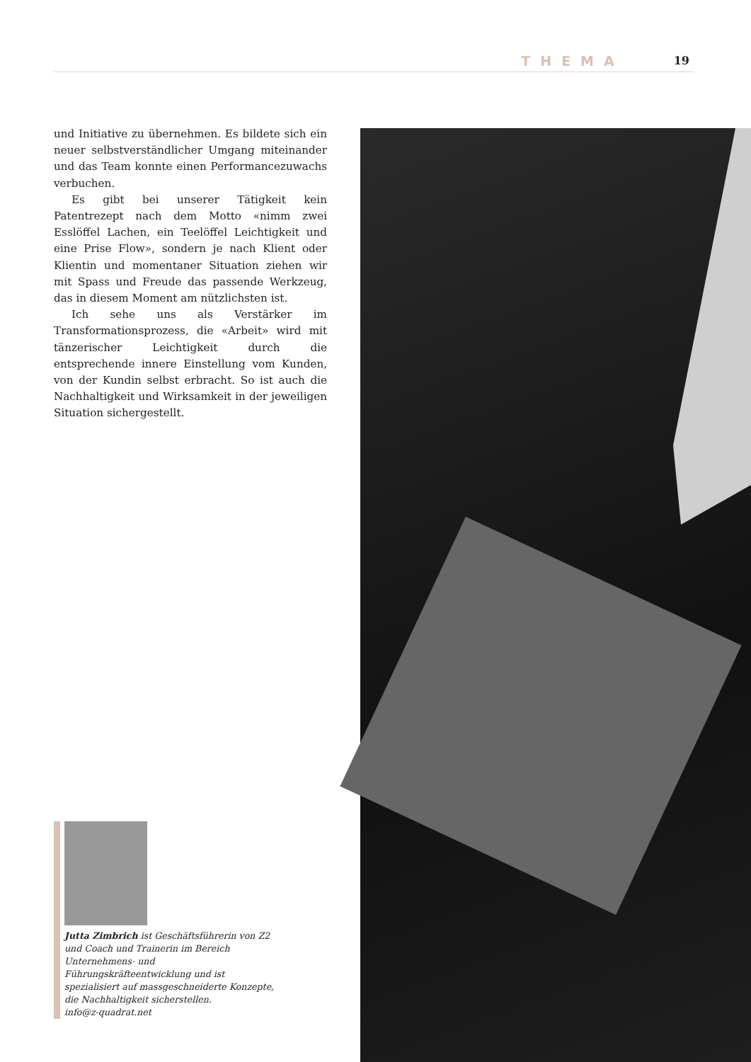THEMA 19
und Initiative zu übernehmen. Es bildete sich ein neuer selbstverständlicher Umgang miteinander und das Team konnte einen Performancezuwachs verbuchen.
Es gibt bei unserer Tätigkeit kein Patentrezept nach dem Motto «nimm zwei Esslöffel Lachen, ein Teelöffel Leichtigkeit und eine Prise Flow», sondern je nach Klient oder Klientin und momentaner Situation ziehen wir mit Spass und Freude das passende Werkzeug, das in diesem Moment am nützlichsten ist.
Ich sehe uns als Verstärker im Transformationsprozess, die «Arbeit» wird mit tänzerischer Leichtigkeit durch die entsprechende innere Einstellung vom Kunden, von der Kundin selbst erbracht. So ist auch die Nachhaltigkeit und Wirksamkeit in der jeweiligen Situation sichergestellt.
Jutta Zimbrich ist Geschäftsführerin von Z2 und Coach und Trainerin im Bereich Unternehmens- und Führungskräfteentwicklung und ist spezialisiert auf massgeschneiderte Konzepte, die Nachhaltigkeit sicherstellen.
info@z-quadrat.net